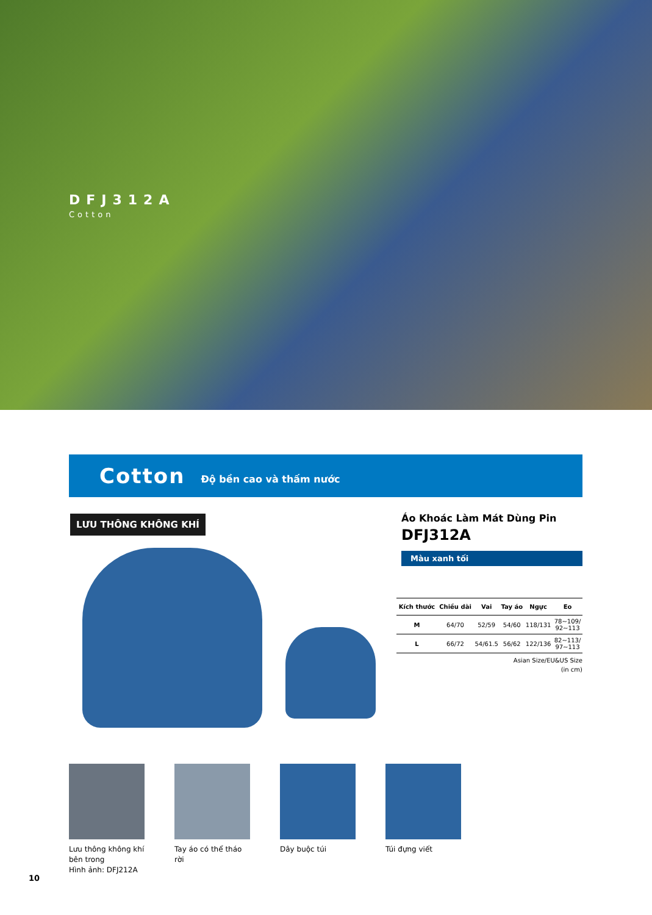DFJ312A
Cotton
Cotton Độ bền cao và thấm nước
LƯU THÔNG KHÔNG KHÍ
Áo Khoác Làm Mát Dùng Pin
DFJ312A
Màu xanh tối
| Kích thước | Chiều dài | Vai | Tay áo | Ngực | Eo |
| --- | --- | --- | --- | --- | --- |
| M | 64/70 | 52/59 | 54/60 | 118/131 | 78~109/ 92~113 |
| L | 66/72 | 54/61.5 | 56/62 | 122/136 | 82~113/ 97~113 |
Asian Size/EU&US Size
(in cm)
Lưu thông không khí bên trong
Hình ảnh: DFJ212A
Tay áo có thể tháo rời
Dây buộc túi Túi đựng viết
10